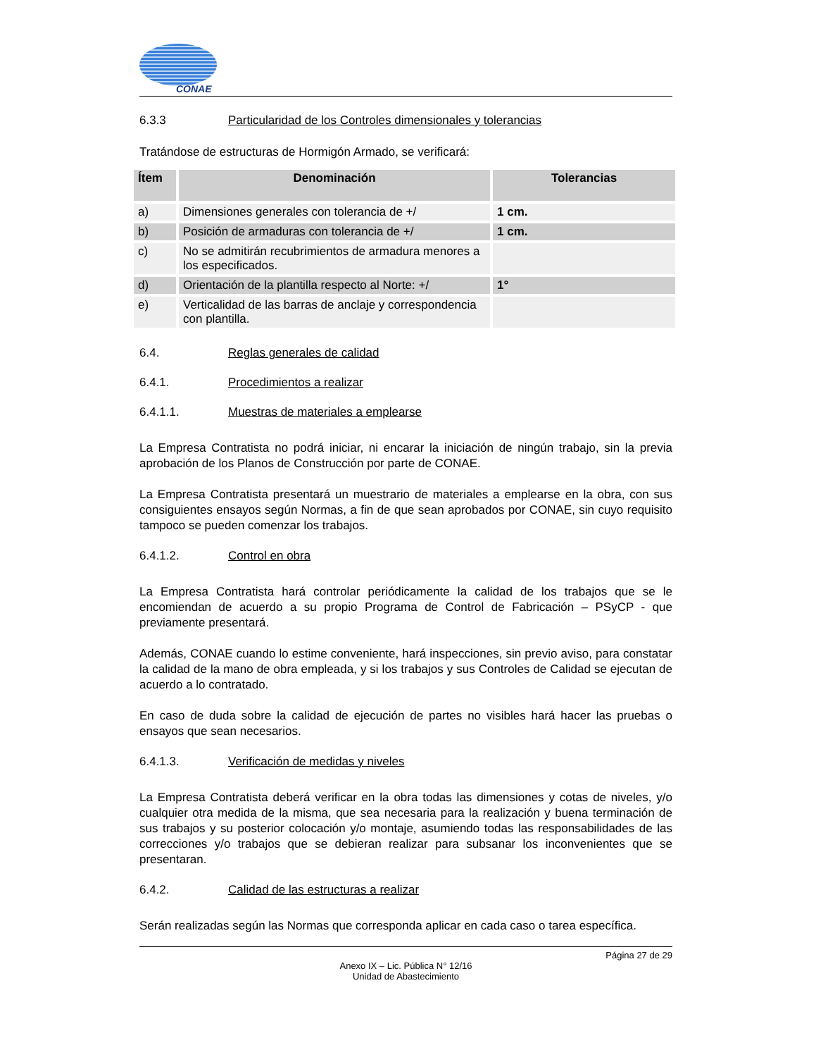CONAE
6.3.3 Particularidad de los Controles dimensionales y tolerancias
Tratándose de estructuras de Hormigón Armado, se verificará:
| Ítem | Denominación | Tolerancias |
| --- | --- | --- |
| a) | Dimensiones generales con tolerancia de +/ | 1 cm. |
| b) | Posición de armaduras con tolerancia de +/ | 1 cm. |
| c) | No se admitirán recubrimientos de armadura menores a los especificados. | |
| d) | Orientación de la plantilla respecto al Norte: +/ | 1° |
| e) | Verticalidad de las barras de anclaje y correspondencia con plantilla. | |
6.4. Reglas generales de calidad
6.4.1. Procedimientos a realizar
6.4.1.1. Muestras de materiales a emplearse
La Empresa Contratista no podrá iniciar, ni encarar la iniciación de ningún trabajo, sin la previa aprobación de los Planos de Construcción por parte de CONAE.
La Empresa Contratista presentará un muestrario de materiales a emplearse en la obra, con sus consiguientes ensayos según Normas, a fin de que sean aprobados por CONAE, sin cuyo requisito tampoco se pueden comenzar los trabajos.
6.4.1.2. Control en obra
La Empresa Contratista hará controlar periódicamente la calidad de los trabajos que se le encomiendan de acuerdo a su propio Programa de Control de Fabricación – PSyCP - que previamente presentará.
Además, CONAE cuando lo estime conveniente, hará inspecciones, sin previo aviso, para constatar la calidad de la mano de obra empleada, y si los trabajos y sus Controles de Calidad se ejecutan de acuerdo a lo contratado.
En caso de duda sobre la calidad de ejecución de partes no visibles hará hacer las pruebas o ensayos que sean necesarios.
6.4.1.3. Verificación de medidas y niveles
La Empresa Contratista deberá verificar en la obra todas las dimensiones y cotas de niveles, y/o cualquier otra medida de la misma, que sea necesaria para la realización y buena terminación de sus trabajos y su posterior colocación y/o montaje, asumiendo todas las responsabilidades de las correcciones y/o trabajos que se debieran realizar para subsanar los inconvenientes que se presentaran.
6.4.2. Calidad de las estructuras a realizar
Serán realizadas según las Normas que corresponda aplicar en cada caso o tarea específica.
Página 27 de 29
Anexo IX – Lic. Pública N° 12/16
Unidad de Abastecimiento